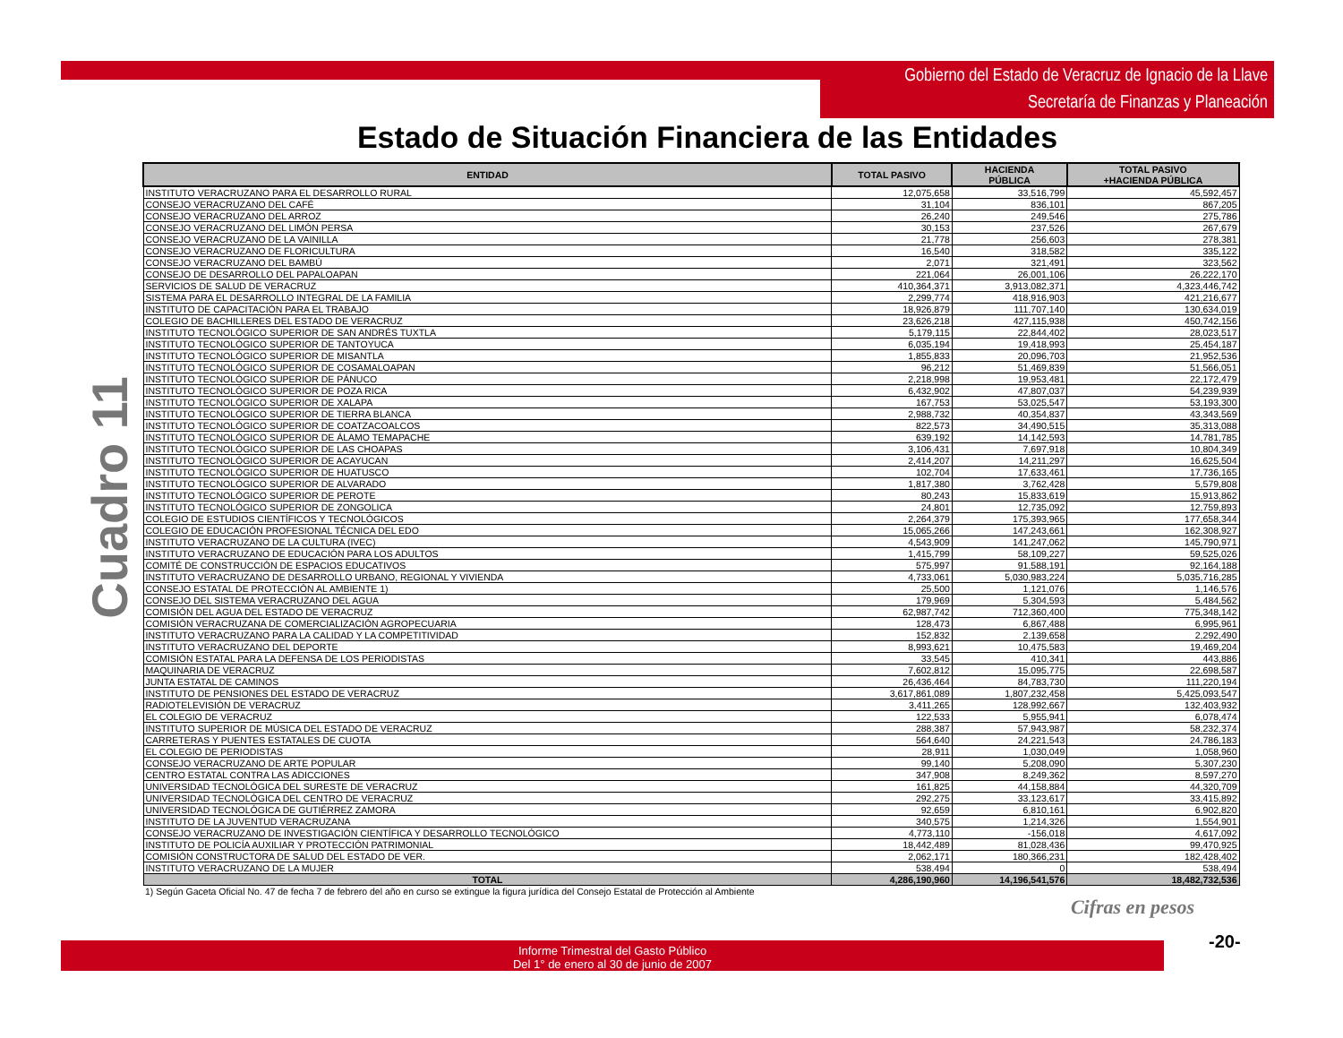Gobierno del Estado de Veracruz de Ignacio de la Llave
Secretaría de Finanzas y Planeación
Estado de Situación Financiera de las Entidades
Cuadro 11
| ENTIDAD | TOTAL PASIVO | HACIENDA PÚBLICA | TOTAL PASIVO +HACIENDA PÚBLICA |
| --- | --- | --- | --- |
| INSTITUTO VERACRUZANO PARA EL DESARROLLO RURAL | 12,075,658 | 33,516,799 | 45,592,457 |
| CONSEJO VERACRUZANO DEL CAFÉ | 31,104 | 836,101 | 867,205 |
| CONSEJO VERACRUZANO DEL ARROZ | 26,240 | 249,546 | 275,786 |
| CONSEJO VERACRUZANO DEL LIMÓN PERSA | 30,153 | 237,526 | 267,679 |
| CONSEJO VERACRUZANO DE LA VAINILLA | 21,778 | 256,603 | 278,381 |
| CONSEJO VERACRUZANO DE FLORICULTURA | 16,540 | 318,582 | 335,122 |
| CONSEJO VERACRUZANO DEL BAMBÚ | 2,071 | 321,491 | 323,562 |
| CONSEJO DE DESARROLLO DEL PAPALOAPAN | 221,064 | 26,001,106 | 26,222,170 |
| SERVICIOS DE SALUD DE VERACRUZ | 410,364,371 | 3,913,082,371 | 4,323,446,742 |
| SISTEMA PARA EL DESARROLLO INTEGRAL DE LA FAMILIA | 2,299,774 | 418,916,903 | 421,216,677 |
| INSTITUTO DE CAPACITACIÓN PARA EL TRABAJO | 18,926,879 | 111,707,140 | 130,634,019 |
| COLEGIO DE BACHILLERES DEL ESTADO DE VERACRUZ | 23,626,218 | 427,115,938 | 450,742,156 |
| INSTITUTO TECNOLÓGICO SUPERIOR DE SAN ANDRÉS TUXTLA | 5,179,115 | 22,844,402 | 28,023,517 |
| INSTITUTO TECNOLÓGICO SUPERIOR DE TANTOYUCA | 6,035,194 | 19,418,993 | 25,454,187 |
| INSTITUTO TECNOLÓGICO SUPERIOR DE MISANTLA | 1,855,833 | 20,096,703 | 21,952,536 |
| INSTITUTO TECNOLÓGICO SUPERIOR DE COSAMALOAPAN | 96,212 | 51,469,839 | 51,566,051 |
| INSTITUTO TECNOLÓGICO SUPERIOR DE PÁNUCO | 2,218,998 | 19,953,481 | 22,172,479 |
| INSTITUTO TECNOLÓGICO SUPERIOR DE POZA RICA | 6,432,902 | 47,807,037 | 54,239,939 |
| INSTITUTO TECNOLÓGICO SUPERIOR DE XALAPA | 167,753 | 53,025,547 | 53,193,300 |
| INSTITUTO TECNOLÓGICO SUPERIOR DE TIERRA BLANCA | 2,988,732 | 40,354,837 | 43,343,569 |
| INSTITUTO TECNOLÓGICO SUPERIOR DE COATZACOALCOS | 822,573 | 34,490,515 | 35,313,088 |
| INSTITUTO TECNOLÓGICO SUPERIOR DE ÁLAMO TEMAPACHE | 639,192 | 14,142,593 | 14,781,785 |
| INSTITUTO TECNOLÓGICO SUPERIOR DE LAS CHOAPAS | 3,106,431 | 7,697,918 | 10,804,349 |
| INSTITUTO TECNOLÓGICO SUPERIOR DE ACAYUCAN | 2,414,207 | 14,211,297 | 16,625,504 |
| INSTITUTO TECNOLÓGICO SUPERIOR DE HUATUSCO | 102,704 | 17,633,461 | 17,736,165 |
| INSTITUTO TECNOLÓGICO SUPERIOR DE ALVARADO | 1,817,380 | 3,762,428 | 5,579,808 |
| INSTITUTO TECNOLÓGICO SUPERIOR DE PEROTE | 80,243 | 15,833,619 | 15,913,862 |
| INSTITUTO TECNOLÓGICO SUPERIOR DE ZONGOLICA | 24,801 | 12,735,092 | 12,759,893 |
| COLEGIO DE ESTUDIOS CIENTÍFICOS Y TECNOLÓGICOS | 2,264,379 | 175,393,965 | 177,658,344 |
| COLEGIO DE EDUCACIÓN PROFESIONAL TÉCNICA DEL EDO | 15,065,266 | 147,243,661 | 162,308,927 |
| INSTITUTO VERACRUZANO DE LA CULTURA (IVEC) | 4,543,909 | 141,247,062 | 145,790,971 |
| INSTITUTO VERACRUZANO DE EDUCACIÓN PARA LOS ADULTOS | 1,415,799 | 58,109,227 | 59,525,026 |
| COMITÉ DE CONSTRUCCIÓN DE ESPACIOS EDUCATIVOS | 575,997 | 91,588,191 | 92,164,188 |
| INSTITUTO VERACRUZANO DE DESARROLLO URBANO, REGIONAL Y VIVIENDA | 4,733,061 | 5,030,983,224 | 5,035,716,285 |
| CONSEJO ESTATAL DE PROTECCIÓN AL AMBIENTE 1) | 25,500 | 1,121,076 | 1,146,576 |
| CONSEJO DEL SISTEMA VERACRUZANO DEL AGUA | 179,969 | 5,304,593 | 5,484,562 |
| COMISIÓN DEL AGUA DEL ESTADO DE VERACRUZ | 62,987,742 | 712,360,400 | 775,348,142 |
| COMISIÓN VERACRUZANA DE COMERCIALIZACIÓN AGROPECUARIA | 128,473 | 6,867,488 | 6,995,961 |
| INSTITUTO VERACRUZANO PARA LA CALIDAD Y LA COMPETITIVIDAD | 152,832 | 2,139,658 | 2,292,490 |
| INSTITUTO VERACRUZANO DEL DEPORTE | 8,993,621 | 10,475,583 | 19,469,204 |
| COMISIÓN ESTATAL PARA LA DEFENSA DE LOS PERIODISTAS | 33,545 | 410,341 | 443,886 |
| MAQUINARIA DE VERACRUZ | 7,602,812 | 15,095,775 | 22,698,587 |
| JUNTA ESTATAL DE CAMINOS | 26,436,464 | 84,783,730 | 111,220,194 |
| INSTITUTO DE PENSIONES DEL ESTADO DE VERACRUZ | 3,617,861,089 | 1,807,232,458 | 5,425,093,547 |
| RADIOTELEVISIÓN DE VERACRUZ | 3,411,265 | 128,992,667 | 132,403,932 |
| EL COLEGIO DE VERACRUZ | 122,533 | 5,955,941 | 6,078,474 |
| INSTITUTO SUPERIOR DE MÚSICA DEL ESTADO DE VERACRUZ | 288,387 | 57,943,987 | 58,232,374 |
| CARRETERAS Y PUENTES ESTATALES DE CUOTA | 564,640 | 24,221,543 | 24,786,183 |
| EL COLEGIO DE PERIODISTAS | 28,911 | 1,030,049 | 1,058,960 |
| CONSEJO VERACRUZANO DE ARTE POPULAR | 99,140 | 5,208,090 | 5,307,230 |
| CENTRO ESTATAL CONTRA LAS ADICCIONES | 347,908 | 8,249,362 | 8,597,270 |
| UNIVERSIDAD TECNOLÓGICA DEL SURESTE DE VERACRUZ | 161,825 | 44,158,884 | 44,320,709 |
| UNIVERSIDAD TECNOLÓGICA DEL CENTRO DE VERACRUZ | 292,275 | 33,123,617 | 33,415,892 |
| UNIVERSIDAD TECNOLÓGICA DE GUTIÉRREZ ZAMORA | 92,659 | 6,810,161 | 6,902,820 |
| INSTITUTO DE LA JUVENTUD VERACRUZANA | 340,575 | 1,214,326 | 1,554,901 |
| CONSEJO VERACRUZANO DE INVESTIGACIÓN CIENTÍFICA Y DESARROLLO TECNOLÓGICO | 4,773,110 | -156,018 | 4,617,092 |
| INSTITUTO DE POLICÍA AUXILIAR Y PROTECCIÓN PATRIMONIAL | 18,442,489 | 81,028,436 | 99,470,925 |
| COMISIÓN CONSTRUCTORA DE SALUD DEL ESTADO DE VER. | 2,062,171 | 180,366,231 | 182,428,402 |
| INSTITUTO VERACRUZANO DE LA MUJER | 538,494 | 0 | 538,494 |
| TOTAL | 4,286,190,960 | 14,196,541,576 | 18,482,732,536 |
| 1) Según Gaceta Oficial No. 47 de fecha 7 de febrero del año en curso se extingue la figura jurídica del Consejo Estatal de Protección al Ambiente | | | |
| Cifras en pesos | | | |
Informe Trimestral del Gasto Público
Del 1° de enero al 30 de junio de 2007
-20-